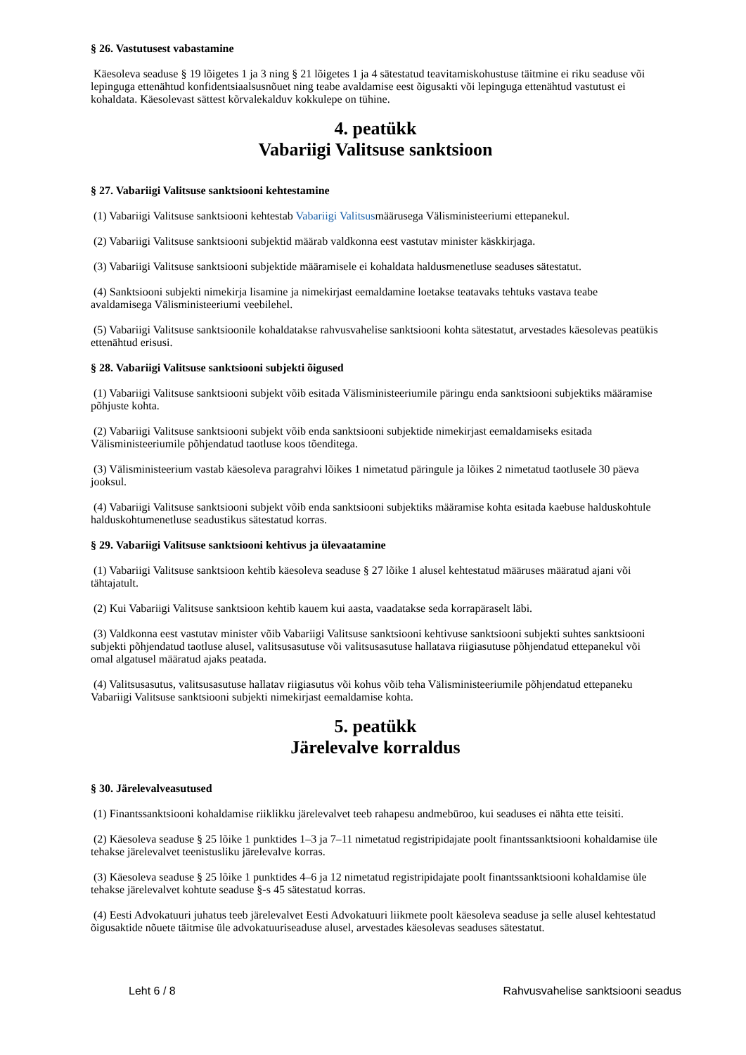§ 26. Vastutusest vabastamine
Käesoleva seaduse § 19 lõigetes 1 ja 3 ning § 21 lõigetes 1 ja 4 sätestatud teavitamiskohustuse täitmine ei riku seaduse või lepinguga ettenähtud konfidentsiaalsusnõuet ning teabe avaldamise eest õigusakti või lepinguga ettenähtud vastutust ei kohaldata. Käesolevast sättest kõrvalekalduv kokkulepe on tühine.
4. peatükk
Vabariigi Valitsuse sanktsioon
§ 27. Vabariigi Valitsuse sanktsiooni kehtestamine
(1) Vabariigi Valitsuse sanktsiooni kehtestab Vabariigi Valitsusmäärusega Välisministeeriumi ettepanekul.
(2) Vabariigi Valitsuse sanktsiooni subjektid määrab valdkonna eest vastutav minister käskkirjaga.
(3) Vabariigi Valitsuse sanktsiooni subjektide määramisele ei kohaldata haldusmenetluse seaduses sätestatut.
(4) Sanktsiooni subjekti nimekirja lisamine ja nimekirjast eemaldamine loetakse teatavaks tehtuks vastava teabe avaldamisega Välisministeeriumi veebilehel.
(5) Vabariigi Valitsuse sanktsioonile kohaldatakse rahvusvahelise sanktsiooni kohta sätestatut, arvestades käesolevas peatükis ettenähtud erisusi.
§ 28. Vabariigi Valitsuse sanktsiooni subjekti õigused
(1) Vabariigi Valitsuse sanktsiooni subjekt võib esitada Välisministeeriumile päringu enda sanktsiooni subjektiks määramise põhjuste kohta.
(2) Vabariigi Valitsuse sanktsiooni subjekt võib enda sanktsiooni subjektide nimekirjast eemaldamiseks esitada Välisministeeriumile põhjendatud taotluse koos tõenditega.
(3) Välisministeerium vastab käesoleva paragrahvi lõikes 1 nimetatud päringule ja lõikes 2 nimetatud taotlusele 30 päeva jooksul.
(4) Vabariigi Valitsuse sanktsiooni subjekt võib enda sanktsiooni subjektiks määramise kohta esitada kaebuse halduskohtule halduskohtumenetluse seadustikus sätestatud korras.
§ 29. Vabariigi Valitsuse sanktsiooni kehtivus ja ülevaatamine
(1) Vabariigi Valitsuse sanktsioon kehtib käesoleva seaduse § 27 lõike 1 alusel kehtestatud määruses määratud ajani või tähtajatult.
(2) Kui Vabariigi Valitsuse sanktsioon kehtib kauem kui aasta, vaadatakse seda korrapäraselt läbi.
(3) Valdkonna eest vastutav minister võib Vabariigi Valitsuse sanktsiooni kehtivuse sanktsiooni subjekti suhtes sanktsiooni subjekti põhjendatud taotluse alusel, valitsusasutuse või valitsusasutuse hallatava riigiasutuse põhjendatud ettepanekul või omal algatusel määratud ajaks peatada.
(4) Valitsusasutus, valitsusasutuse hallatav riigiasutus või kohus võib teha Välisministeeriumile põhjendatud ettepaneku Vabariigi Valitsuse sanktsiooni subjekti nimekirjast eemaldamise kohta.
5. peatükk
Järelevalve korraldus
§ 30. Järelevalveasutused
(1) Finantssanktsiooni kohaldamise riiklikku järelevalvet teeb rahapesu andmebüroo, kui seaduses ei nähta ette teisiti.
(2) Käesoleva seaduse § 25 lõike 1 punktides 1–3 ja 7–11 nimetatud registripidajate poolt finantssanktsiooni kohaldamise üle tehakse järelevalvet teenistusliku järelevalve korras.
(3) Käesoleva seaduse § 25 lõike 1 punktides 4–6 ja 12 nimetatud registripidajate poolt finantssanktsiooni kohaldamise üle tehakse järelevalvet kohtute seaduse §-s 45 sätestatud korras.
(4) Eesti Advokatuuri juhatus teeb järelevalvet Eesti Advokatuuri liikmete poolt käesoleva seaduse ja selle alusel kehtestatud õigusaktide nõuete täitmise üle advokatuuriseaduse alusel, arvestades käesolevas seaduses sätestatut.
Leht 6 / 8 Rahvusvahelise sanktsiooni seadus